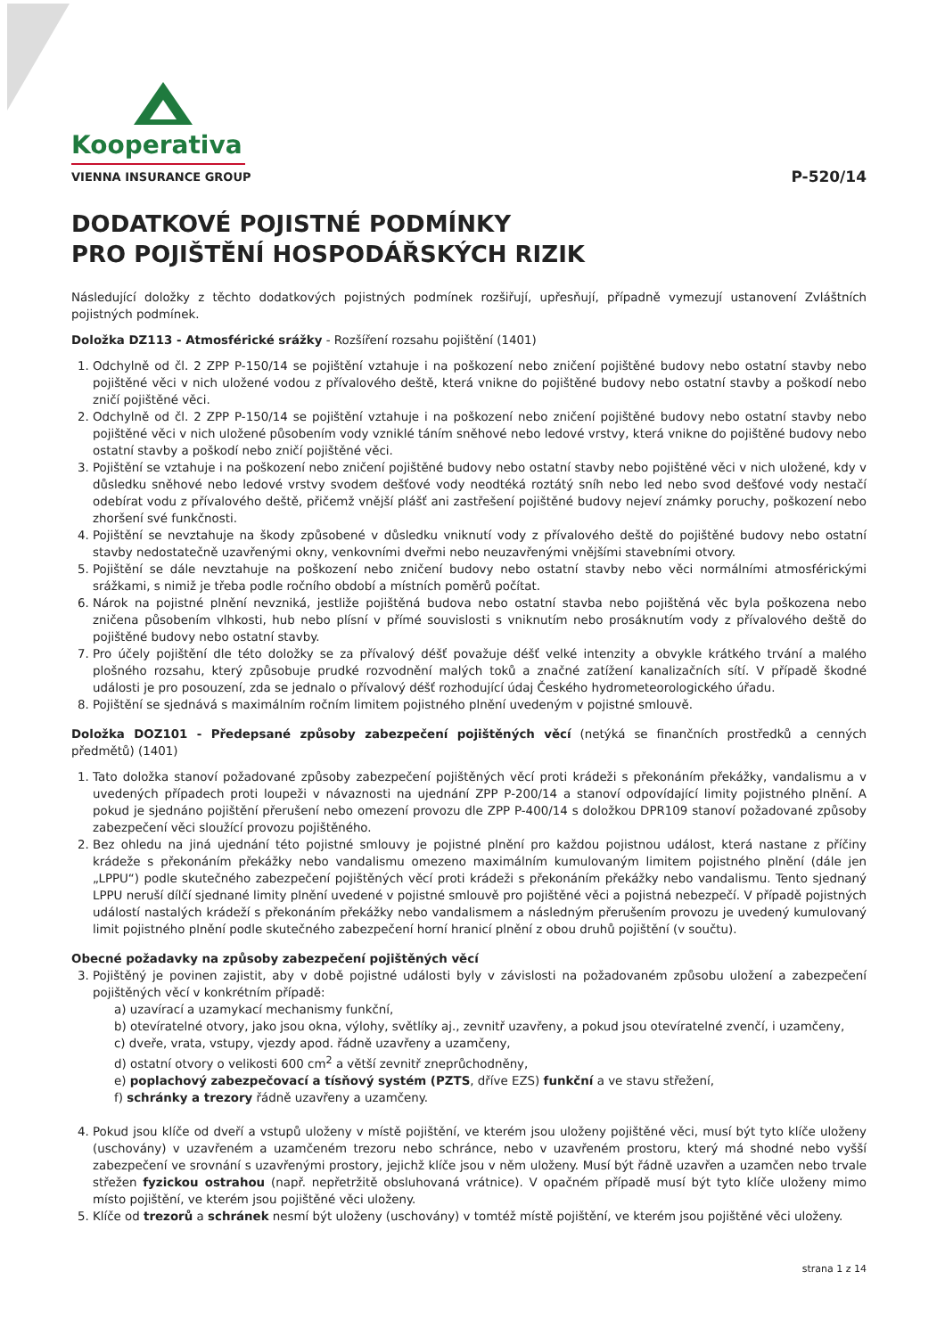Kooperativa
VIENNA INSURANCE GROUP
P-520/14
DODATKOVÉ POJISTNÉ PODMÍNKY
PRO POJIŠTĚNÍ HOSPODÁŘSKÝCH RIZIK
Následující doložky z těchto dodatkových pojistných podmínek rozšiřují, upřesňují, případně vymezují ustanovení Zvláštních pojistných podmínek.
Doložka DZ113 - Atmosférické srážky - Rozšíření rozsahu pojištění (1401)
1. Odchylně od čl. 2 ZPP P-150/14 se pojištění vztahuje i na poškození nebo zničení pojištěné budovy nebo ostatní stavby nebo pojištěné věci v nich uložené vodou z přívalového deště, která vnikne do pojištěné budovy nebo ostatní stavby a poškodí nebo zničí pojištěné věci.
2. Odchylně od čl. 2 ZPP P-150/14 se pojištění vztahuje i na poškození nebo zničení pojištěné budovy nebo ostatní stavby nebo pojištěné věci v nich uložené působením vody vzniklé táním sněhové nebo ledové vrstvy, která vnikne do pojištěné budovy nebo ostatní stavby a poškodí nebo zničí pojištěné věci.
3. Pojištění se vztahuje i na poškození nebo zničení pojištěné budovy nebo ostatní stavby nebo pojištěné věci v nich uložené, kdy v důsledku sněhové nebo ledové vrstvy svodem dešťové vody neodtéká roztátý sníh nebo led nebo svod dešťové vody nestačí odebírat vodu z přívalového deště, přičemž vnější plášť ani zastřešení pojištěné budovy nejeví známky poruchy, poškození nebo zhoršení své funkčnosti.
4. Pojištění se nevztahuje na škody způsobené v důsledku vniknutí vody z přívalového deště do pojištěné budovy nebo ostatní stavby nedostatečně uzavřenými okny, venkovními dveřmi nebo neuzavřenými vnějšími stavebními otvory.
5. Pojištění se dále nevztahuje na poškození nebo zničení budovy nebo ostatní stavby nebo věci normálními atmosférickými srážkami, s nimiž je třeba podle ročního období a místních poměrů počítat.
6. Nárok na pojistné plnění nevzniká, jestliže pojištěná budova nebo ostatní stavba nebo pojištěná věc byla poškozena nebo zničena působením vlhkosti, hub nebo plísní v přímé souvislosti s vniknutím nebo prosáknutím vody z přívalového deště do pojištěné budovy nebo ostatní stavby.
7. Pro účely pojištění dle této doložky se za přívalový déšť považuje déšť velké intenzity a obvykle krátkého trvání a malého plošného rozsahu, který způsobuje prudké rozvodnění malých toků a značné zatížení kanalizačních sítí. V případě škodné události je pro posouzení, zda se jednalo o přívalový déšť rozhodující údaj Českého hydrometeorologického úřadu.
8. Pojištění se sjednává s maximálním ročním limitem pojistného plnění uvedeným v pojistné smlouvě.
Doložka DOZ101 - Předepsané způsoby zabezpečení pojištěných věcí (netýká se finančních prostředků a cenných předmětů) (1401)
1. Tato doložka stanoví požadované způsoby zabezpečení pojištěných věcí proti krádeži s překonáním překážky, vandalismu a v uvedených případech proti loupeži v návaznosti na ujednání ZPP P-200/14 a stanoví odpovídající limity pojistného plnění. A pokud je sjednáno pojištění přerušení nebo omezení provozu dle ZPP P-400/14 s doložkou DPR109 stanoví požadované způsoby zabezpečení věci sloužící provozu pojištěného.
2. Bez ohledu na jiná ujednání této pojistné smlouvy je pojistné plnění pro každou pojistnou událost, která nastane z příčiny krádeže s překonáním překážky nebo vandalismu omezeno maximálním kumulovaným limitem pojistného plnění (dále jen „LPPU“) podle skutečného zabezpečení pojištěných věcí proti krádeži s překonáním překážky nebo vandalismu. Tento sjednaný LPPU neruší dílčí sjednané limity plnění uvedené v pojistné smlouvě pro pojištěné věci a pojistná nebezpečí. V případě pojistných událostí nastalých krádeží s překonáním překážky nebo vandalismem a následným přerušením provozu je uvedený kumulovaný limit pojistného plnění podle skutečného zabezpečení horní hranicí plnění z obou druhů pojištění (v součtu).
Obecné požadavky na způsoby zabezpečení pojištěných věcí
3. Pojištěný je povinen zajistit, aby v době pojistné události byly v závislosti na požadovaném způsobu uložení a zabezpečení pojištěných věcí v konkrétním případě:
a) uzavírací a uzamykací mechanismy funkční,
b) otevíratelné otvory, jako jsou okna, výlohy, světlíky aj., zevnitř uzavřeny, a pokud jsou otevíratelné zvenčí, i uzamčeny,
c) dveře, vrata, vstupy, vjezdy apod. řádně uzavřeny a uzamčeny,
d) ostatní otvory o velikosti 600 cm<sup>2</sup> a větší zevnitř zneprůchodněny,
e) poplachový zabezpečovací a tísňový systém (PZTS, dříve EZS) funkční a ve stavu střežení,
f) schránky a trezory řádně uzavřeny a uzamčeny.
4. Pokud jsou klíče od dveří a vstupů uloženy v místě pojištění, ve kterém jsou uloženy pojištěné věci, musí být tyto klíče uloženy (uschovány) v uzavřeném a uzamčeném trezoru nebo schránce, nebo v uzavřeném prostoru, který má shodné nebo vyšší zabezpečení ve srovnání s uzavřenými prostory, jejichž klíče jsou v něm uloženy. Musí být řádně uzavřen a uzamčen nebo trvale střežen fyzickou ostrahou (např. nepřetržitě obsluhovaná vrátnice). V opačném případě musí být tyto klíče uloženy mimo místo pojištění, ve kterém jsou pojištěné věci uloženy.
5. Klíče od trezorů a schránek nesmí být uloženy (uschovány) v tomtéž místě pojištění, ve kterém jsou pojištěné věci uloženy.
strana 1 z 14